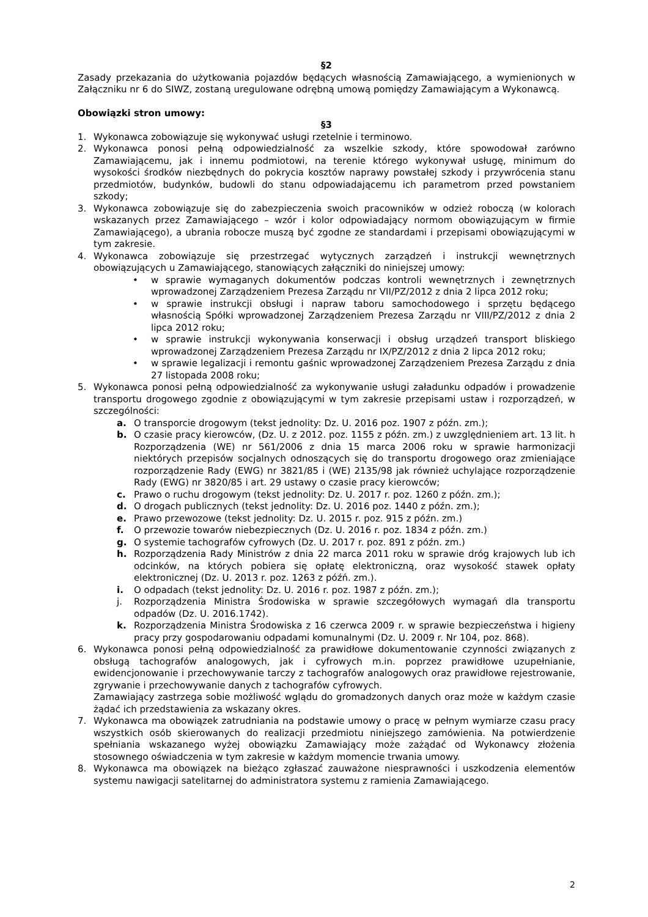§2
Zasady przekazania do użytkowania pojazdów będących własnością Zamawiającego, a wymienionych w Załączniku nr 6 do SIWZ, zostaną uregulowane odrębną umową pomiędzy Zamawiającym a Wykonawcą.
Obowiązki stron umowy:
§3
1. Wykonawca zobowiązuje się wykonywać usługi rzetelnie i terminowo.
2. Wykonawca ponosi pełną odpowiedzialność za wszelkie szkody, które spowodował zarówno Zamawiającemu, jak i innemu podmiotowi, na terenie którego wykonywał usługę, minimum do wysokości środków niezbędnych do pokrycia kosztów naprawy powstałej szkody i przywrócenia stanu przedmiotów, budynków, budowli do stanu odpowiadającemu ich parametrom przed powstaniem szkody;
3. Wykonawca zobowiązuje się do zabezpieczenia swoich pracowników w odzież roboczą (w kolorach wskazanych przez Zamawiającego – wzór i kolor odpowiadający normom obowiązującym w firmie Zamawiającego), a ubrania robocze muszą być zgodne ze standardami i przepisami obowiązującymi w tym zakresie.
4. Wykonawca zobowiązuje się przestrzegać wytycznych zarządzeń i instrukcji wewnętrznych obowiązujących u Zamawiającego, stanowiących załączniki do niniejszej umowy:
• w sprawie wymaganych dokumentów podczas kontroli wewnętrznych i zewnętrznych wprowadzonej Zarządzeniem Prezesa Zarządu nr VII/PZ/2012 z dnia 2 lipca 2012 roku;
• w sprawie instrukcji obsługi i napraw taboru samochodowego i sprzętu będącego własnością Spółki wprowadzonej Zarządzeniem Prezesa Zarządu nr VIII/PZ/2012 z dnia 2 lipca 2012 roku;
• w sprawie instrukcji wykonywania konserwacji i obsług urządzeń transport bliskiego wprowadzonej Zarządzeniem Prezesa Zarządu nr IX/PZ/2012 z dnia 2 lipca 2012 roku;
• w sprawie legalizacji i remontu gaśnic wprowadzonej Zarządzeniem Prezesa Zarządu z dnia 27 listopada 2008 roku;
5. Wykonawca ponosi pełną odpowiedzialność za wykonywanie usługi załadunku odpadów i prowadzenie transportu drogowego zgodnie z obowiązującymi w tym zakresie przepisami ustaw i rozporządzeń, w szczególności:
a. O transporcie drogowym (tekst jednolity: Dz. U. 2016 poz. 1907 z późn. zm.);
b. O czasie pracy kierowców, (Dz. U. z 2012. poz. 1155 z późn. zm.) z uwzględnieniem art. 13 lit. h Rozporządzenia (WE) nr 561/2006 z dnia 15 marca 2006 roku w sprawie harmonizacji niektórych przepisów socjalnych odnoszących się do transportu drogowego oraz zmieniające rozporządzenie Rady (EWG) nr 3821/85 i (WE) 2135/98 jak również uchylające rozporządzenie Rady (EWG) nr 3820/85 i art. 29 ustawy o czasie pracy kierowców;
c. Prawo o ruchu drogowym (tekst jednolity: Dz. U. 2017 r. poz. 1260 z późn. zm.);
d. O drogach publicznych (tekst jednolity: Dz. U. 2016 poz. 1440 z późn. zm.);
e. Prawo przewozowe (tekst jednolity: Dz. U. 2015 r. poz. 915 z późn. zm.)
f. O przewozie towarów niebezpiecznych (Dz. U. 2016 r. poz. 1834 z późn. zm.)
g. O systemie tachografów cyfrowych (Dz. U. 2017 r. poz. 891 z późn. zm.)
h. Rozporządzenia Rady Ministrów z dnia 22 marca 2011 roku w sprawie dróg krajowych lub ich odcinków, na których pobiera się opłatę elektroniczną, oraz wysokość stawek opłaty elektronicznej (Dz. U. 2013 r. poz. 1263 z późń. zm.).
i. O odpadach (tekst jednolity: Dz. U. 2016 r. poz. 1987 z późn. zm.);
j. Rozporządzenia Ministra Środowiska w sprawie szczegółowych wymagań dla transportu odpadów (Dz. U. 2016.1742).
k. Rozporządzenia Ministra Środowiska z 16 czerwca 2009 r. w sprawie bezpieczeństwa i higieny pracy przy gospodarowaniu odpadami komunalnymi (Dz. U. 2009 r. Nr 104, poz. 868).
6. Wykonawca ponosi pełną odpowiedzialność za prawidłowe dokumentowanie czynności związanych z obsługą tachografów analogowych, jak i cyfrowych m.in. poprzez prawidłowe uzupełnianie, ewidencjonowanie i przechowywanie tarczy z tachografów analogowych oraz prawidłowe rejestrowanie, zgrywanie i przechowywanie danych z tachografów cyfrowych.
Zamawiający zastrzega sobie możliwość wglądu do gromadzonych danych oraz może w każdym czasie żądać ich przedstawienia za wskazany okres.
7. Wykonawca ma obowiązek zatrudniania na podstawie umowy o pracę w pełnym wymiarze czasu pracy wszystkich osób skierowanych do realizacji przedmiotu niniejszego zamówienia. Na potwierdzenie spełniania wskazanego wyżej obowiązku Zamawiający może zażądać od Wykonawcy złożenia stosownego oświadczenia w tym zakresie w każdym momencie trwania umowy.
8. Wykonawca ma obowiązek na bieżąco zgłaszać zauważone niesprawności i uszkodzenia elementów systemu nawigacji satelitarnej do administratora systemu z ramienia Zamawiającego.
2